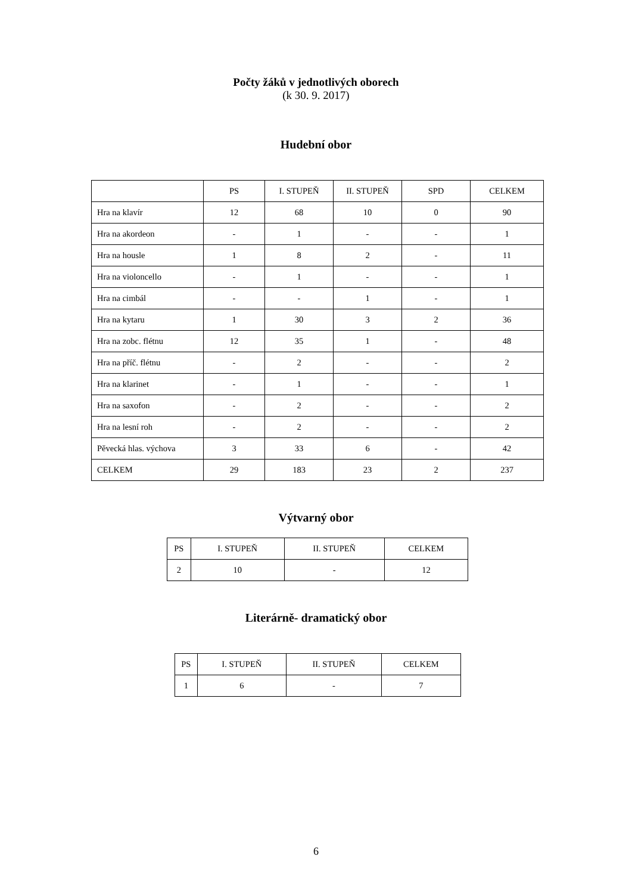Počty žáků v jednotlivých oborech
(k 30. 9. 2017)
Hudební obor
| | PS | I. STUPEŇ | II. STUPEŇ | SPD | CELKEM |
| --- | --- | --- | --- | --- | --- |
| Hra na klavír | 12 | 68 | 10 | 0 | 90 |
| Hra na akordeon | - | 1 | - | - | 1 |
| Hra na housle | 1 | 8 | 2 | - | 11 |
| Hra na violoncello | - | 1 | - | - | 1 |
| Hra na cimbál | - | - | 1 | - | 1 |
| Hra na kytaru | 1 | 30 | 3 | 2 | 36 |
| Hra na zobc. flétnu | 12 | 35 | 1 | - | 48 |
| Hra na příč. flétnu | - | 2 | - | - | 2 |
| Hra na klarinet | - | 1 | - | - | 1 |
| Hra na saxofon | - | 2 | - | - | 2 |
| Hra na lesní roh | - | 2 | - | - | 2 |
| Pěvecká hlas. výchova | 3 | 33 | 6 | - | 42 |
| CELKEM | 29 | 183 | 23 | 2 | 237 |
Výtvarný obor
| PS | I. STUPEŇ | II. STUPEŇ | CELKEM |
| --- | --- | --- | --- |
| 2 | 10 | - | 12 |
Literárně- dramatický obor
| PS | I. STUPEŇ | II. STUPEŇ | CELKEM |
| --- | --- | --- | --- |
| 1 | 6 | - | 7 |
6